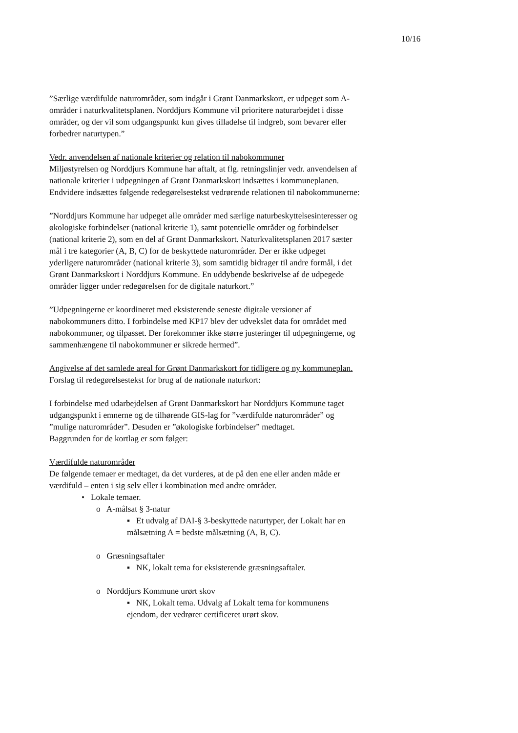10/16
”Særlige værdifulde naturområder, som indgår i Grønt Danmarkskort, er udpeget som A-områder i naturkvalitetsplanen. Norddjurs Kommune vil prioritere naturarbejdet i disse områder, og der vil som udgangspunkt kun gives tilladelse til indgreb, som bevarer eller forbedrer naturtypen.”
Vedr. anvendelsen af nationale kriterier og relation til nabokommuner
Miljøstyrelsen og Norddjurs Kommune har aftalt, at flg. retningslinjer vedr. anvendelsen af nationale kriterier i udpegningen af Grønt Danmarkskort indsættes i kommuneplanen. Endvidere indsættes følgende redegørelsestekst vedrørende relationen til nabokommunerne:
”Norddjurs Kommune har udpeget alle områder med særlige naturbeskyttelsesinteresser og økologiske forbindelser (national kriterie 1), samt potentielle områder og forbindelser (national kriterie 2), som en del af Grønt Danmarkskort. Naturkvalitetsplanen 2017 sætter mål i tre kategorier (A, B, C) for de beskyttede naturområder. Der er ikke udpeget yderligere naturområder (national kriterie 3), som samtidig bidrager til andre formål, i det Grønt Danmarkskort i Norddjurs Kommune. En uddybende beskrivelse af de udpegede områder ligger under redegørelsen for de digitale naturkort.”
”Udpegningerne er koordineret med eksisterende seneste digitale versioner af nabokommuners ditto. I forbindelse med KP17 blev der udvekslet data for området med nabokommuner, og tilpasset. Der forekommer ikke større justeringer til udpegningerne, og sammenhængene til nabokommuner er sikrede hermed”.
Angivelse af det samlede areal for Grønt Danmarkskort for tidligere og ny kommuneplan.
Forslag til redegørelsestekst for brug af de nationale naturkort:
I forbindelse med udarbejdelsen af Grønt Danmarkskort har Norddjurs Kommune taget udgangspunkt i emnerne og de tilhørende GIS-lag for ”værdifulde naturområder” og ”mulige naturområder”. Desuden er ”økologiske forbindelser” medtaget.
Baggrunden for de kortlag er som følger:
Værdifulde naturområder
De følgende temaer er medtaget, da det vurderes, at de på den ene eller anden måde er værdifuld – enten i sig selv eller i kombination med andre områder.
• Lokale temaer.
o A-målsat § 3-natur
▪ Et udvalg af DAI-§ 3-beskyttede naturtyper, der Lokalt har en målsætning A = bedste målsætning (A, B, C).
o Græsningsaftaler
▪ NK, lokalt tema for eksisterende græsningsaftaler.
o Norddjurs Kommune urørt skov
▪ NK, Lokalt tema. Udvalg af Lokalt tema for kommunens ejendom, der vedrører certificeret urørt skov.